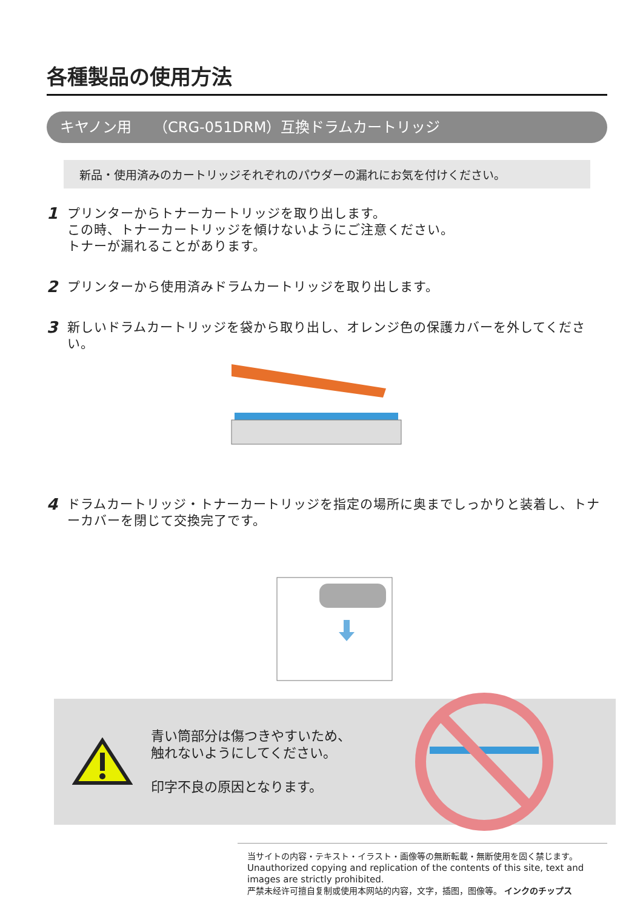各種製品の使用方法
キヤノン用　　（CRG-051DRM）互換ドラムカートリッジ
新品・使用済みのカートリッジそれぞれのパウダーの漏れにお気を付けください。
1
プリンターからトナーカートリッジを取り出します。
この時、トナーカートリッジを傾けないようにご注意ください。
トナーが漏れることがあります。
2
プリンターから使用済みドラムカートリッジを取り出します。
3
新しいドラムカートリッジを袋から取り出し、オレンジ色の保護カバーを外してください。
4
ドラムカートリッジ・トナーカートリッジを指定の場所に奥までしっかりと装着し、トナーカバーを閉じて交換完了です。
青い筒部分は傷つきやすいため、
触れないようにしてください。
印字不良の原因となります。
当サイトの内容・テキスト・イラスト・画像等の無断転載・無断使用を固く禁じます。
Unauthorized copying and replication of the contents of this site, text and images are strictly prohibited.
严禁未经许可擅自复制或使用本网站的内容，文字，插图，图像等。 インクのチップス